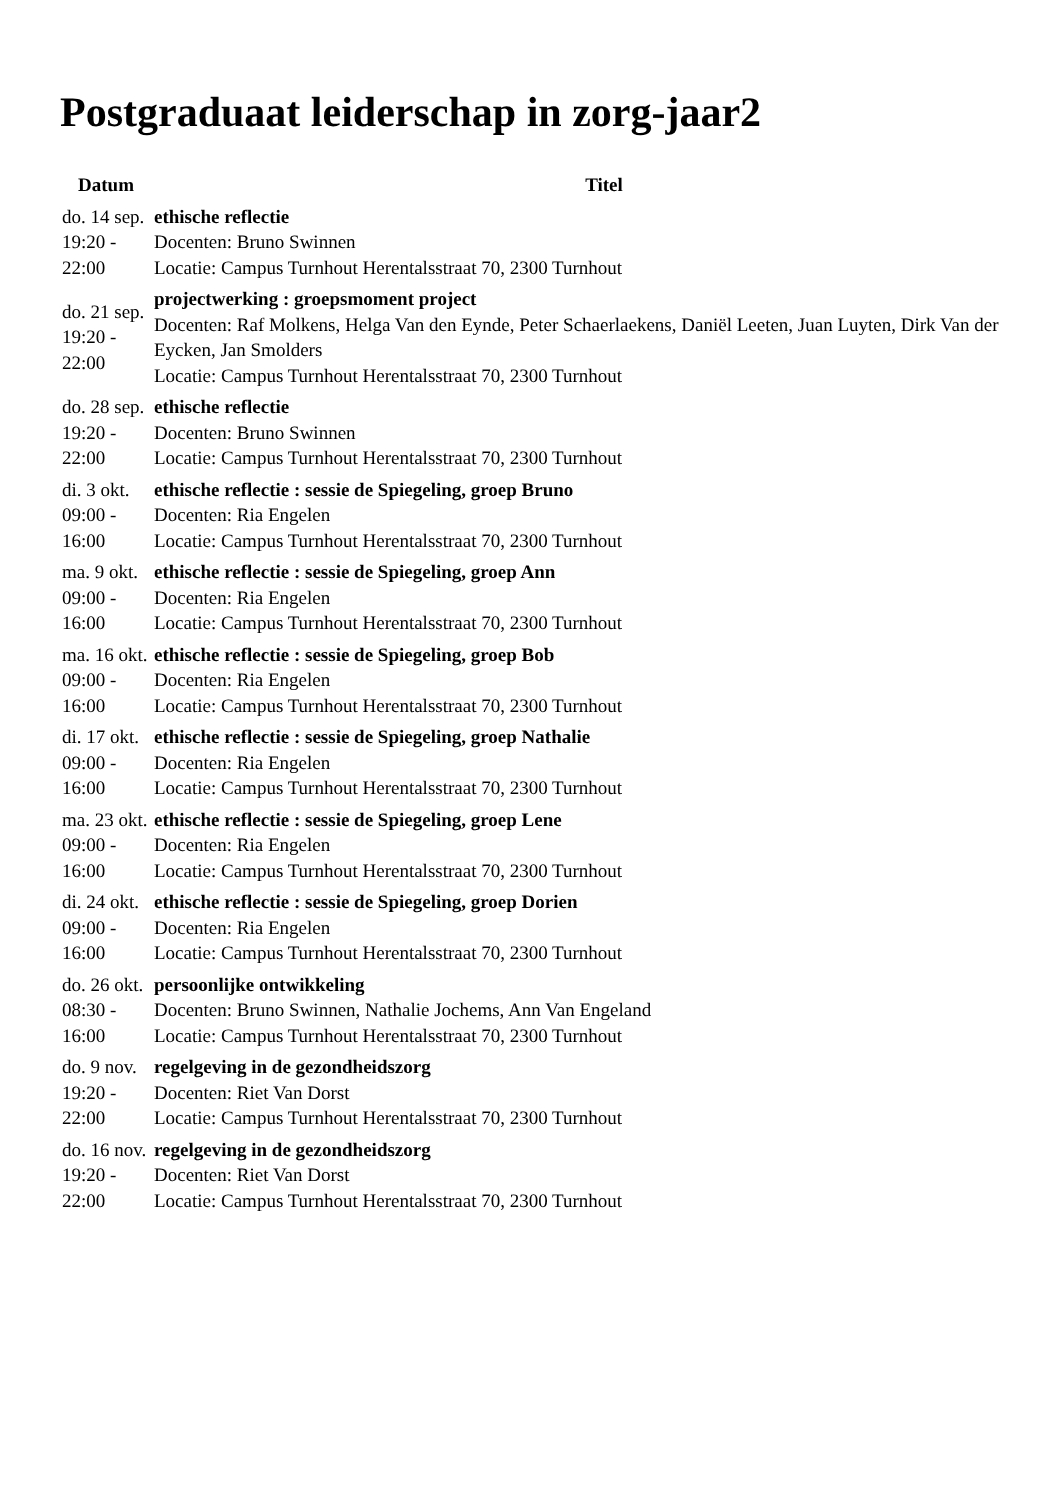Postgraduaat leiderschap in zorg-jaar2
| Datum | Titel |
| --- | --- |
| do. 14 sep. 19:20 - 22:00 | ethische reflectie Docenten: Bruno Swinnen Locatie: Campus Turnhout Herentalsstraat 70, 2300 Turnhout |
| do. 21 sep. 19:20 - 22:00 | projectwerking : groepsmoment project Docenten: Raf Molkens, Helga Van den Eynde, Peter Schaerlaekens, Daniël Leeten, Juan Luyten, Dirk Van der Eycken, Jan Smolders Locatie: Campus Turnhout Herentalsstraat 70, 2300 Turnhout |
| do. 28 sep. 19:20 - 22:00 | ethische reflectie Docenten: Bruno Swinnen Locatie: Campus Turnhout Herentalsstraat 70, 2300 Turnhout |
| di. 3 okt. 09:00 - 16:00 | ethische reflectie : sessie de Spiegeling, groep Bruno Docenten: Ria Engelen Locatie: Campus Turnhout Herentalsstraat 70, 2300 Turnhout |
| ma. 9 okt. 09:00 - 16:00 | ethische reflectie : sessie de Spiegeling, groep Ann Docenten: Ria Engelen Locatie: Campus Turnhout Herentalsstraat 70, 2300 Turnhout |
| ma. 16 okt. 09:00 - 16:00 | ethische reflectie : sessie de Spiegeling, groep Bob Docenten: Ria Engelen Locatie: Campus Turnhout Herentalsstraat 70, 2300 Turnhout |
| di. 17 okt. 09:00 - 16:00 | ethische reflectie : sessie de Spiegeling, groep Nathalie Docenten: Ria Engelen Locatie: Campus Turnhout Herentalsstraat 70, 2300 Turnhout |
| ma. 23 okt. 09:00 - 16:00 | ethische reflectie : sessie de Spiegeling, groep Lene Docenten: Ria Engelen Locatie: Campus Turnhout Herentalsstraat 70, 2300 Turnhout |
| di. 24 okt. 09:00 - 16:00 | ethische reflectie : sessie de Spiegeling, groep Dorien Docenten: Ria Engelen Locatie: Campus Turnhout Herentalsstraat 70, 2300 Turnhout |
| do. 26 okt. 08:30 - 16:00 | persoonlijke ontwikkeling Docenten: Bruno Swinnen, Nathalie Jochems, Ann Van Engeland Locatie: Campus Turnhout Herentalsstraat 70, 2300 Turnhout |
| do. 9 nov. 19:20 - 22:00 | regelgeving in de gezondheidszorg Docenten: Riet Van Dorst Locatie: Campus Turnhout Herentalsstraat 70, 2300 Turnhout |
| do. 16 nov. 19:20 - 22:00 | regelgeving in de gezondheidszorg Docenten: Riet Van Dorst Locatie: Campus Turnhout Herentalsstraat 70, 2300 Turnhout |